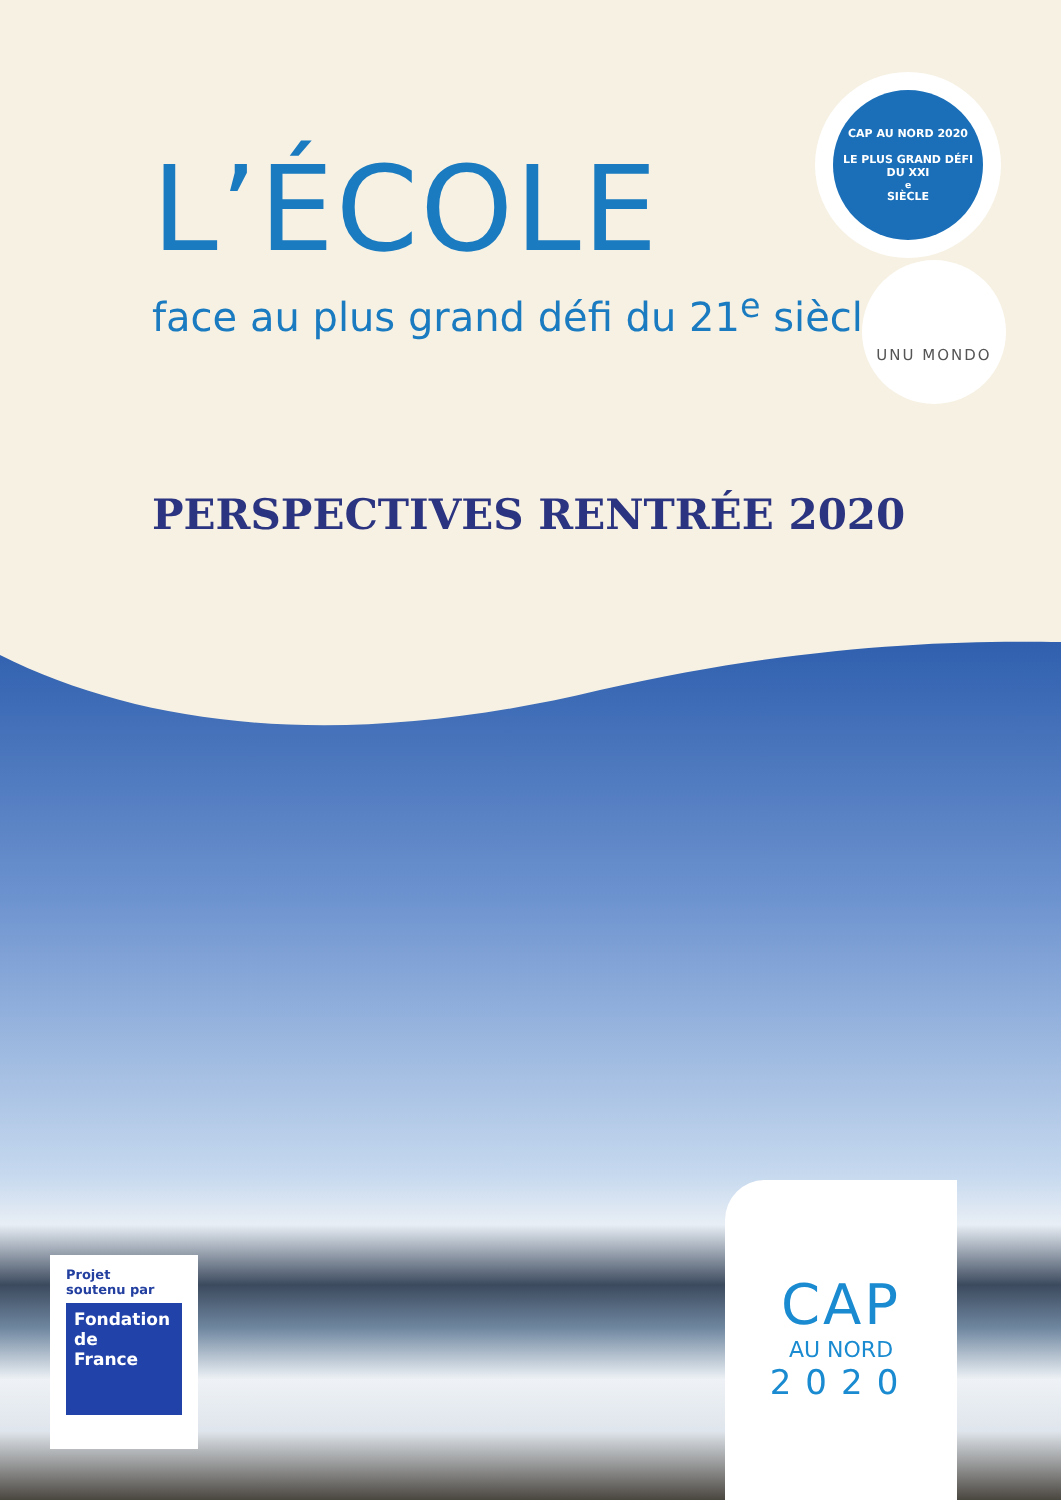L’ÉCOLE
face au plus grand défi du 21<sup>e</sup> siècle
CAP AU NORD 2020
LE PLUS GRAND DÉFI DU XXI<sup>e</sup> SIÈCLE
UNU MONDO
PERSPECTIVES RENTRÉE 2020
Projet
soutenu par
Fondation
de
France
CAP
AU NORD
2020